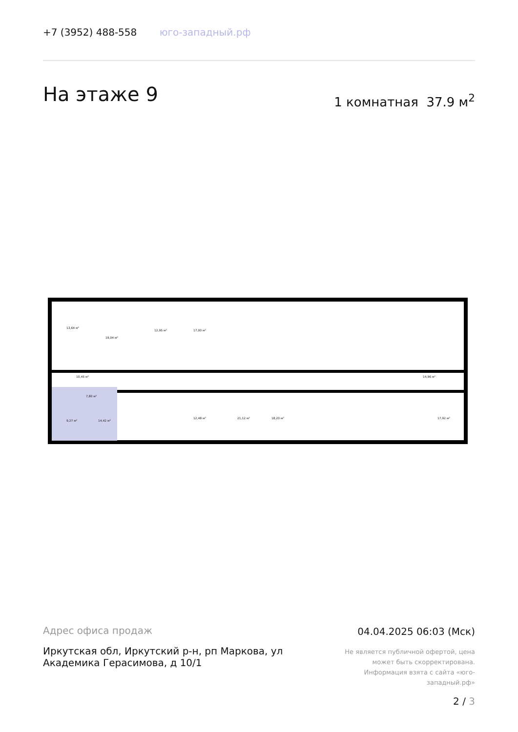+7 (3952) 488-558 юго-западный.рф
На этаже 9 1 комнатная 37.9 м<sup>2</sup>
13,64 м²
19,04 м²
12,95 м² 17,00 м²
10,45 м²
7,80 м²
9,27 м² 14,42 м²
12,48 м² 21,12 м² 18,20 м²
14,96 м²
17,92 м²
Адрес офиса продаж
Иркутская обл, Иркутский р-н, рп Маркова, ул Академика Герасимова, д 10/1
04.04.2025 06:03 (Мск)
Не является публичной офертой, цена может быть скорректирована. Информация взята с сайта «юго-западный.рф»
2 / 3